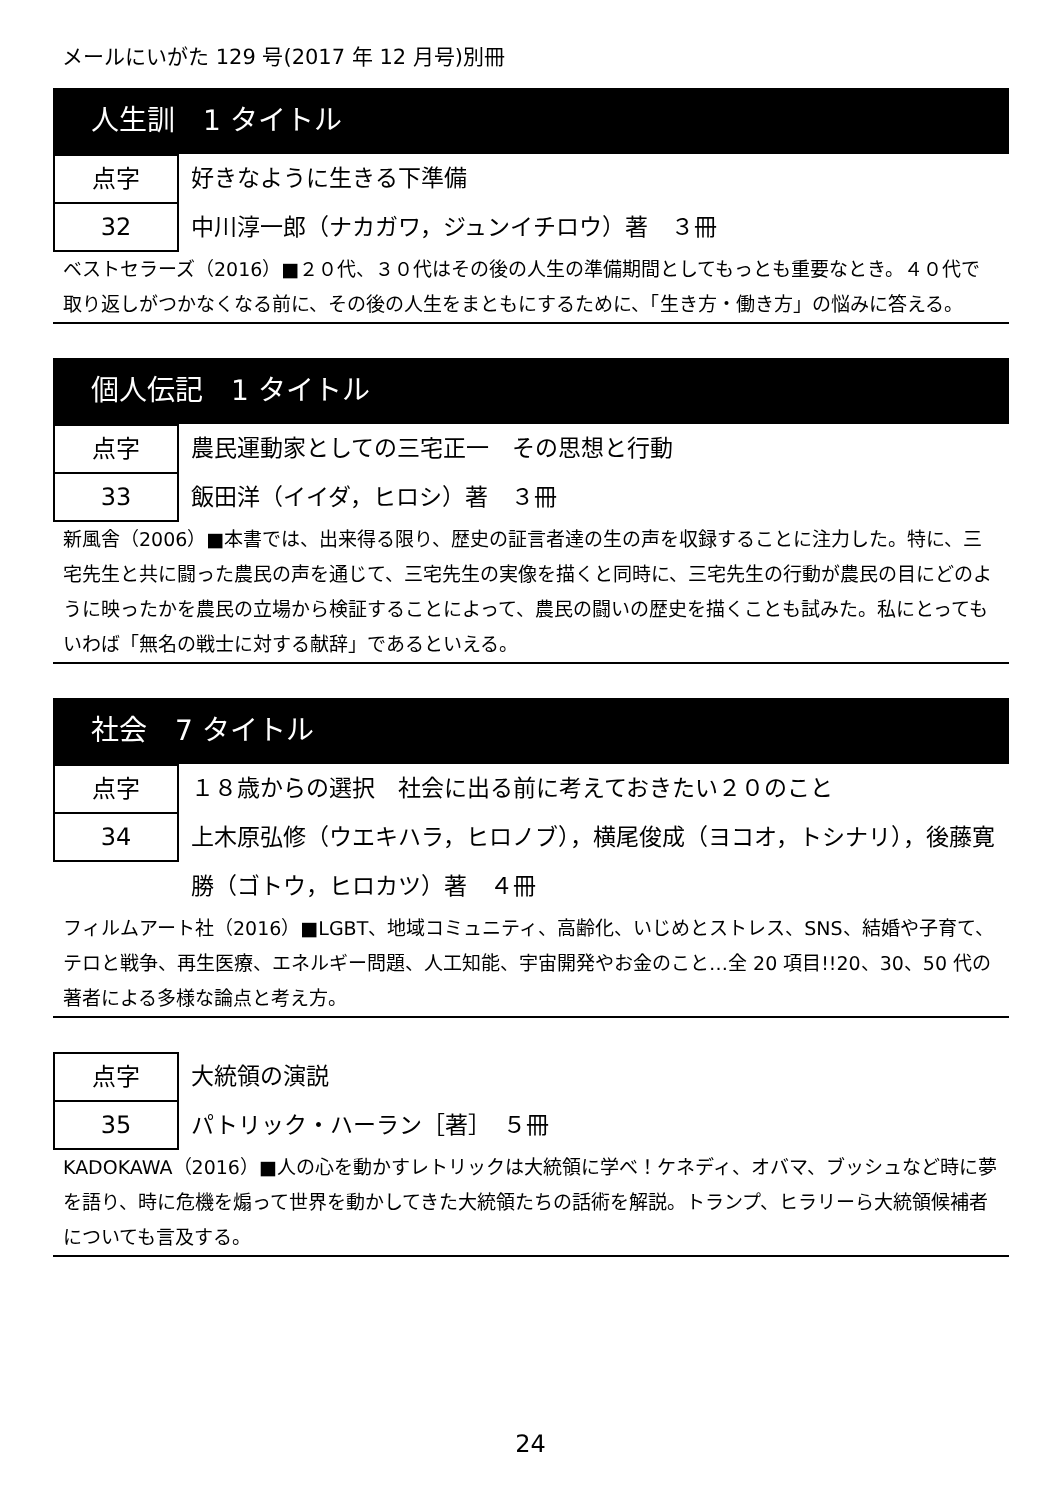メールにいがた 129 号(2017 年 12 月号)別冊
人生訓　1 タイトル
点字
32
好きなように生きる下準備
中川淳一郎（ナカガワ，ジュンイチロウ）著　３冊
ベストセラーズ（2016）■２０代、３０代はその後の人生の準備期間としてもっとも重要なとき。４０代で取り返しがつかなくなる前に、その後の人生をまともにするために、「生き方・働き方」の悩みに答える。
個人伝記　1 タイトル
点字
33
農民運動家としての三宅正一　その思想と行動
飯田洋（イイダ，ヒロシ）著　３冊
新風舎（2006）■本書では、出来得る限り、歴史の証言者達の生の声を収録することに注力した。特に、三宅先生と共に闘った農民の声を通じて、三宅先生の実像を描くと同時に、三宅先生の行動が農民の目にどのように映ったかを農民の立場から検証することによって、農民の闘いの歴史を描くことも試みた。私にとってもいわば「無名の戦士に対する献辞」であるといえる。
社会　7 タイトル
点字
34
１８歳からの選択　社会に出る前に考えておきたい２０のこと
上木原弘修（ウエキハラ，ヒロノブ），横尾俊成（ヨコオ，トシナリ），後藤寛勝（ゴトウ，ヒロカツ）著　４冊
フィルムアート社（2016）■LGBT、地域コミュニティ、高齢化、いじめとストレス、SNS、結婚や子育て、テロと戦争、再生医療、エネルギー問題、人工知能、宇宙開発やお金のこと…全 20 項目!!20、30、50 代の著者による多様な論点と考え方。
点字
35
大統領の演説
パトリック・ハーラン［著］　５冊
KADOKAWA（2016）■人の心を動かすレトリックは大統領に学べ！ケネディ、オバマ、ブッシュなど時に夢を語り、時に危機を煽って世界を動かしてきた大統領たちの話術を解説。トランプ、ヒラリーら大統領候補者についても言及する。
24